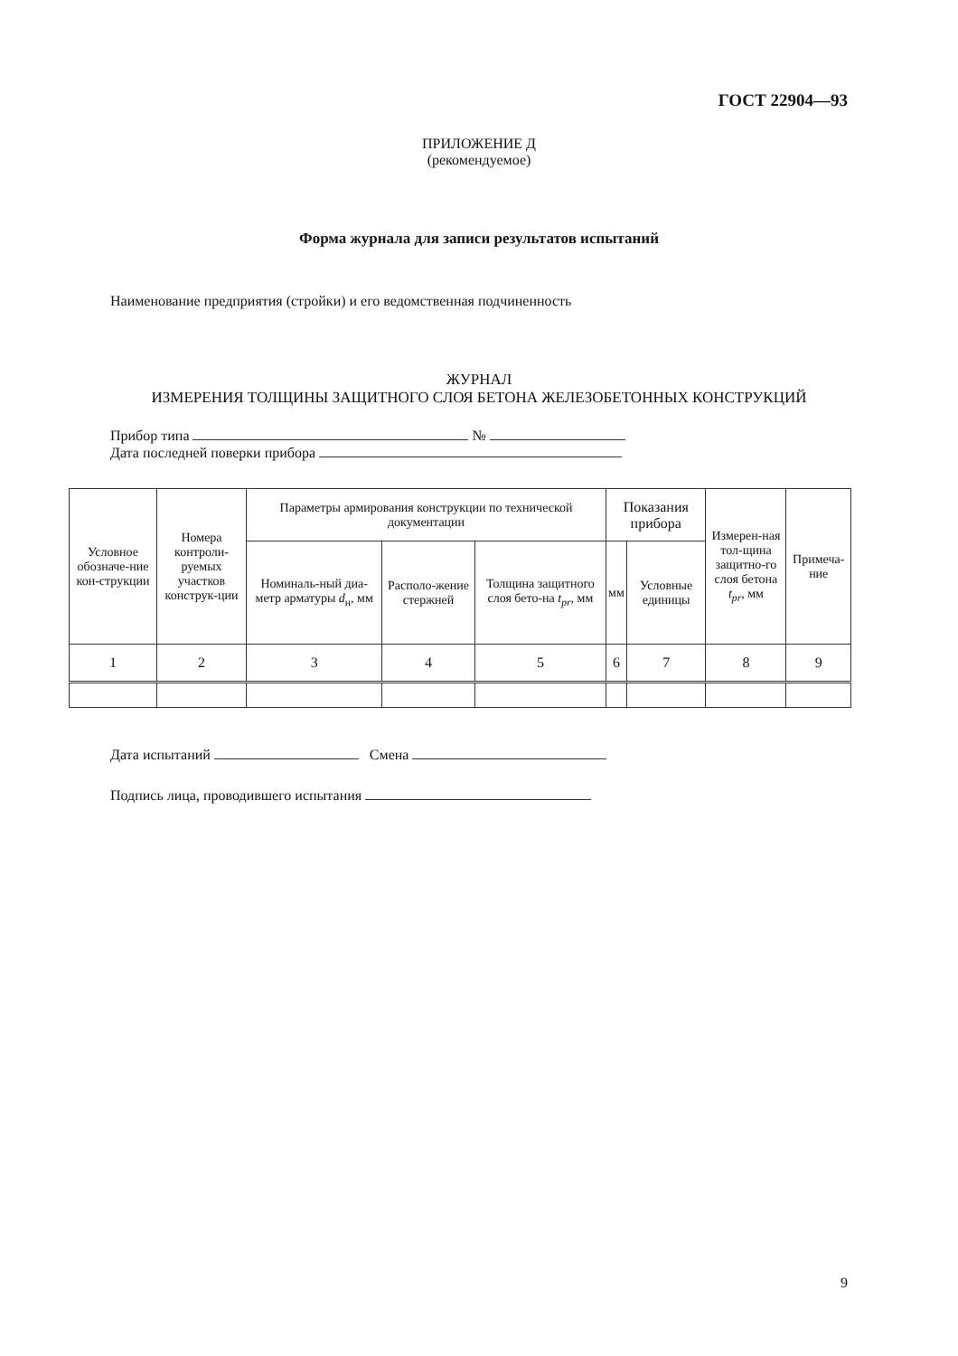ГОСТ 22904—93
ПРИЛОЖЕНИЕ Д
(рекомендуемое)
Форма журнала для записи результатов испытаний
Наименование предприятия (стройки) и его ведомственная подчиненность
ЖУРНАЛ
ИЗМЕРЕНИЯ ТОЛЩИНЫ ЗАЩИТНОГО СЛОЯ БЕТОНА ЖЕЛЕЗОБЕТОННЫХ КОНСТРУКЦИЙ
Прибор типа №
Дата последней поверки прибора
| Условное обозначе-ние кон-струкции | Номера контроли-руемых участков конструк-ции | Параметры армирования конструкции по технической документации | | | Показания прибора | | Измерен-ная тол-щина защитно-го слоя бетона t<sub>pr</sub> , мм | Примеча-ние |
| --- | --- | --- | --- | --- | --- | --- | --- | --- |
| | | Номиналь-ный диа-метр арматуры d<sub>н</sub>, мм | Располо-жение стержней | Толщина защитного слоя бето-на t<sub>pr</sub> , мм | мм | Условные единицы | | |
| 1 | 2 | 3 | 4 | 5 | 6 | 7 | 8 | 9 |
Дата испытаний Смена
Подпись лица, проводившего испытания
9